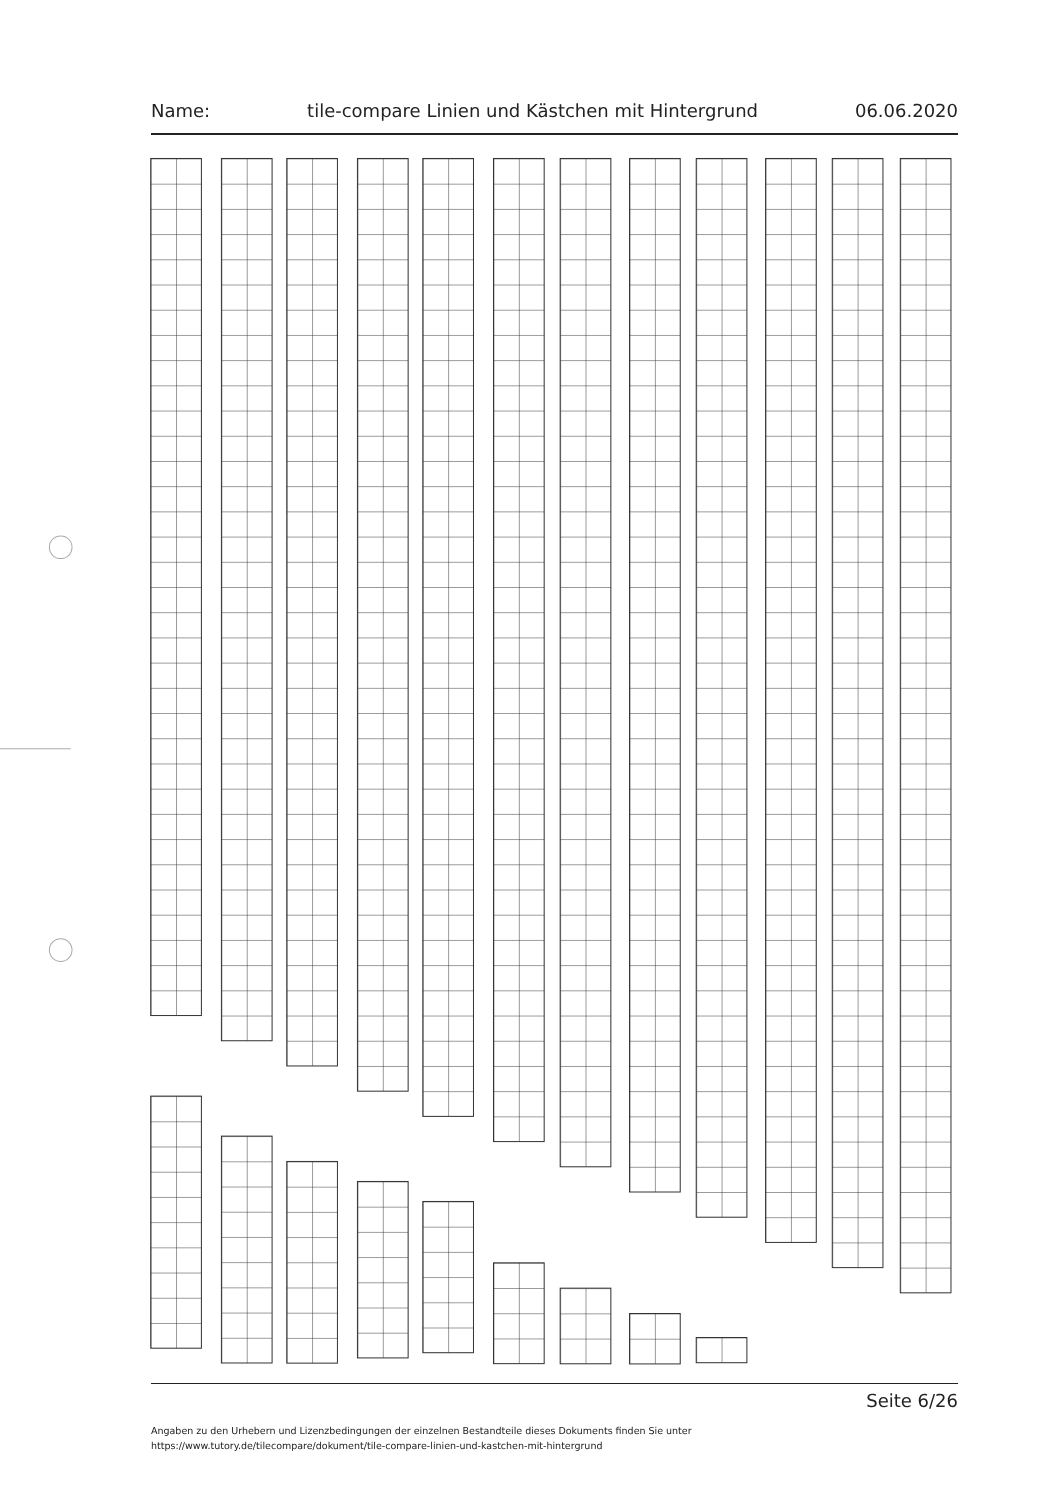Name: tile-compare Linien und Kästchen mit Hintergrund 06.06.2020
Seite 6/26
Angaben zu den Urhebern und Lizenzbedingungen der einzelnen Bestandteile dieses Dokuments finden Sie unter
https://www.tutory.de/tilecompare/dokument/tile-compare-linien-und-kastchen-mit-hintergrund